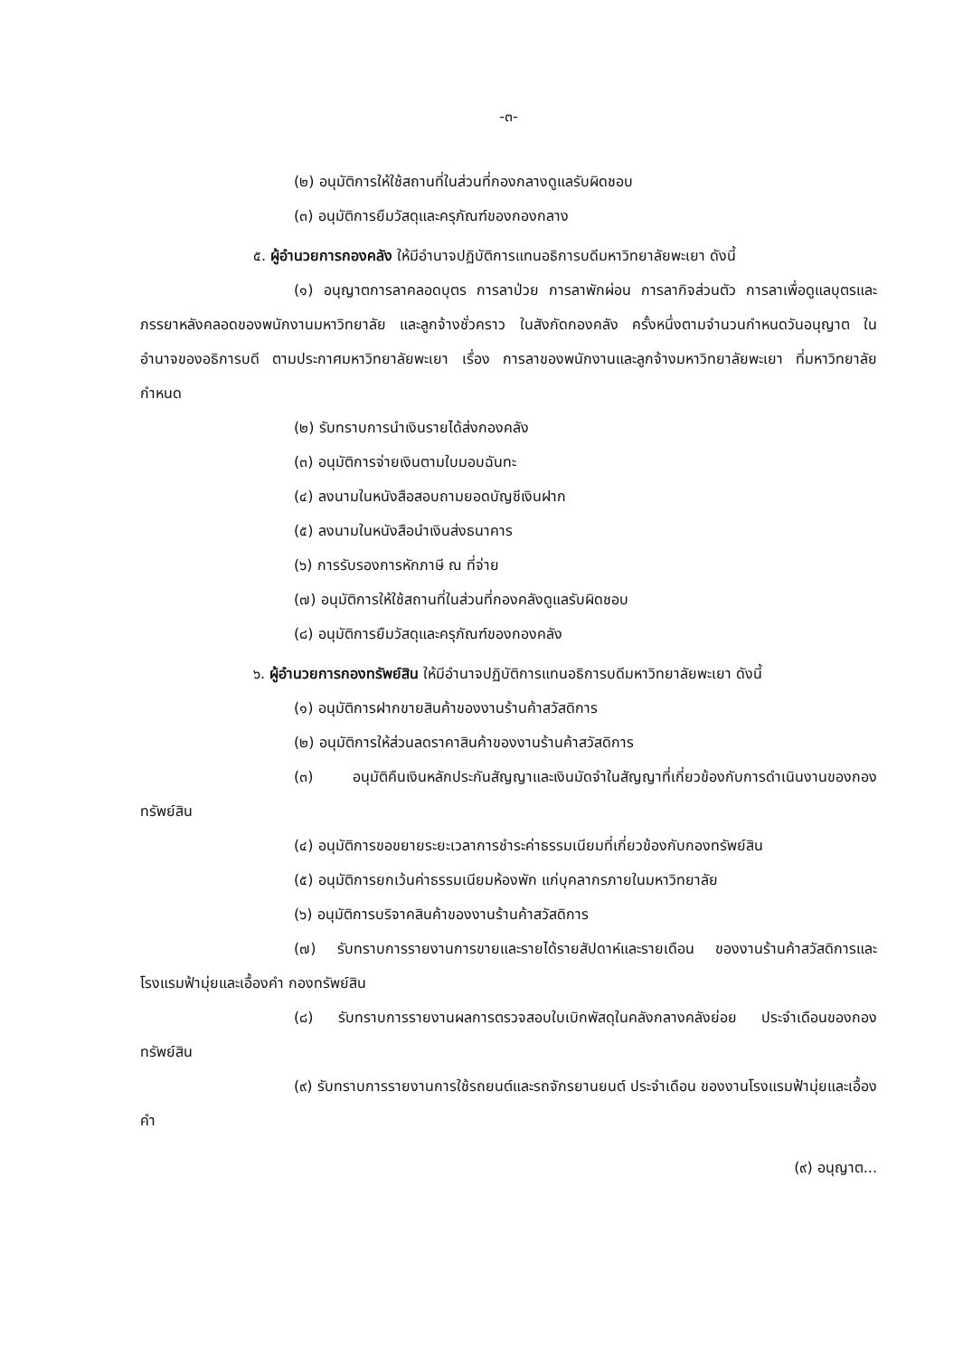-๓-
(๒) อนุมัติการให้ใช้สถานที่ในส่วนที่กองกลางดูแลรับผิดชอบ
(๓) อนุมัติการยืมวัสดุและครุภัณฑ์ของกองกลาง
๕. ผู้อำนวยการกองคลัง ให้มีอำนาจปฏิบัติการแทนอธิการบดีมหาวิทยาลัยพะเยา ดังนี้
(๑) อนุญาตการลาคลอดบุตร การลาป่วย การลาพักผ่อน การลากิจส่วนตัว การลาเพื่อดูแลบุตรและภรรยาหลังคลอดของพนักงานมหาวิทยาลัย และลูกจ้างชั่วคราว ในสังกัดกองคลัง ครั้งหนึ่งตามจำนวนกำหนดวันอนุญาต ในอำนาจของอธิการบดี ตามประกาศมหาวิทยาลัยพะเยา เรื่อง การลาของพนักงานและลูกจ้างมหาวิทยาลัยพะเยา ที่มหาวิทยาลัยกำหนด
(๒) รับทราบการนำเงินรายได้ส่งกองคลัง
(๓) อนุมัติการจ่ายเงินตามใบมอบฉันทะ
(๔) ลงนามในหนังสือสอบถามยอดบัญชีเงินฝาก
(๕) ลงนามในหนังสือนำเงินส่งธนาคาร
(๖) การรับรองการหักภาษี ณ ที่จ่าย
(๗) อนุมัติการให้ใช้สถานที่ในส่วนที่กองคลังดูแลรับผิดชอบ
(๘) อนุมัติการยืมวัสดุและครุภัณฑ์ของกองคลัง
๖. ผู้อำนวยการกองทรัพย์สิน ให้มีอำนาจปฏิบัติการแทนอธิการบดีมหาวิทยาลัยพะเยา ดังนี้
(๑) อนุมัติการฝากขายสินค้าของงานร้านค้าสวัสดิการ
(๒) อนุมัติการให้ส่วนลดราคาสินค้าของงานร้านค้าสวัสดิการ
(๓) อนุมัติคืนเงินหลักประกันสัญญาและเงินมัดจำในสัญญาที่เกี่ยวข้องกับการดำเนินงานของกองทรัพย์สิน
(๔) อนุมัติการขอขยายระยะเวลาการชำระค่าธรรมเนียมที่เกี่ยวข้องกับกองทรัพย์สิน
(๕) อนุมัติการยกเว้นค่าธรรมเนียมห้องพัก แก่บุคลากรภายในมหาวิทยาลัย
(๖) อนุมัติการบริจาคสินค้าของงานร้านค้าสวัสดิการ
(๗) รับทราบการรายงานการขายและรายได้รายสัปดาห์และรายเดือน ของงานร้านค้าสวัสดิการและโรงแรมฟ้ามุ่ยและเอื้องคำ กองทรัพย์สิน
(๘) รับทราบการรายงานผลการตรวจสอบใบเบิกพัสดุในคลังกลางคลังย่อย ประจำเดือนของกองทรัพย์สิน
(๙) รับทราบการรายงานการใช้รถยนต์และรถจักรยานยนต์ ประจำเดือน ของงานโรงแรมฟ้ามุ่ยและเอื้องคำ
(๙) อนุญาต...